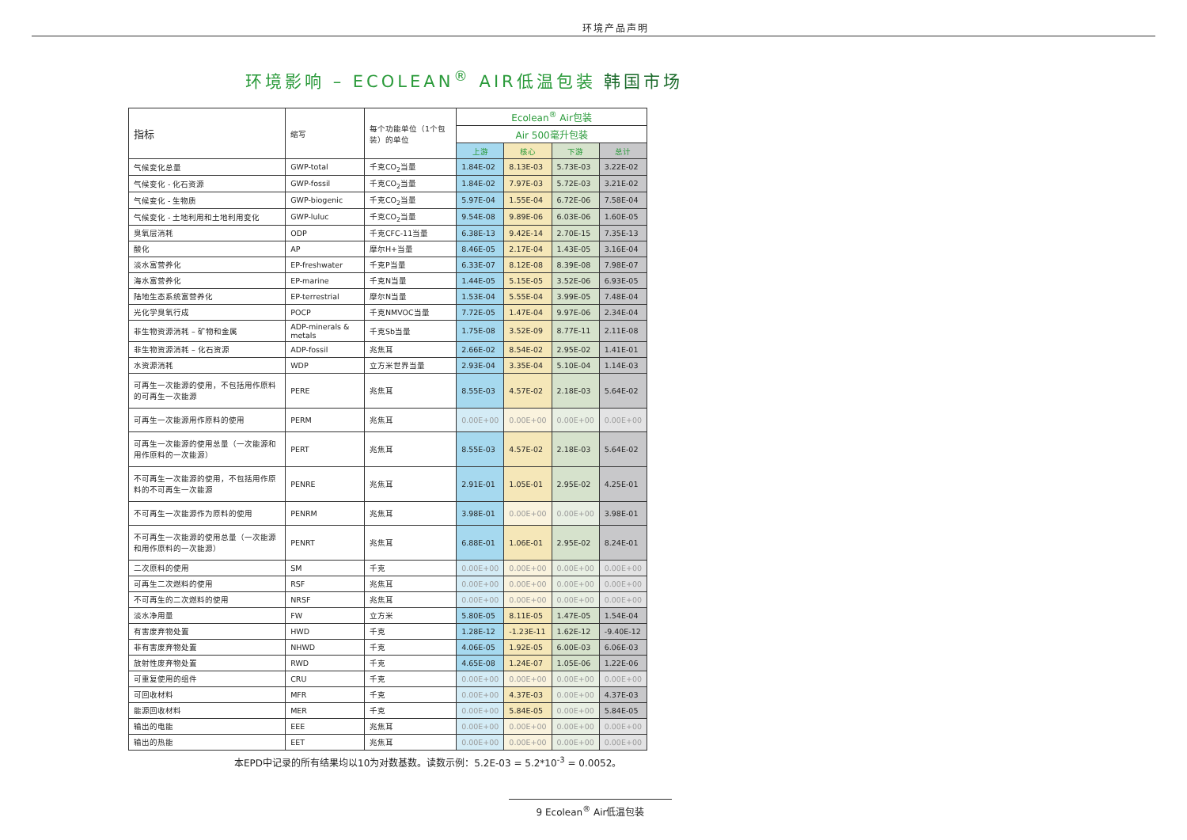环境产品声明
环境影响 – ECOLEAN<sup>®</sup> AIR低温包装 韩国市场
| 指标 | 缩写 | 每个功能单位（1个包装）的单位 | Ecolean<sup>®</sup> Air包装 | | | |
| --- | --- | --- | --- | --- | --- | --- |
| | | | Air 500毫升包装 | | | |
| | | | 上游 | 核心 | 下游 | 总计 |
| 气候变化总量 | GWP-total | 千克CO<sub>2</sub>当量 | 1.84E-02 | 8.13E-03 | 5.73E-03 | 3.22E-02 |
| 气候变化 - 化石资源 | GWP-fossil | 千克CO<sub>2</sub>当量 | 1.84E-02 | 7.97E-03 | 5.72E-03 | 3.21E-02 |
| 气候变化 - 生物质 | GWP-biogenic | 千克CO<sub>2</sub>当量 | 5.97E-04 | 1.55E-04 | 6.72E-06 | 7.58E-04 |
| 气候变化 - 土地利用和土地利用变化 | GWP-luluc | 千克CO<sub>2</sub>当量 | 9.54E-08 | 9.89E-06 | 6.03E-06 | 1.60E-05 |
| 臭氧层消耗 | ODP | 千克CFC-11当量 | 6.38E-13 | 9.42E-14 | 2.70E-15 | 7.35E-13 |
| 酸化 | AP | 摩尔H+当量 | 8.46E-05 | 2.17E-04 | 1.43E-05 | 3.16E-04 |
| 淡水富营养化 | EP-freshwater | 千克P当量 | 6.33E-07 | 8.12E-08 | 8.39E-08 | 7.98E-07 |
| 海水富营养化 | EP-marine | 千克N当量 | 1.44E-05 | 5.15E-05 | 3.52E-06 | 6.93E-05 |
| 陆地生态系统富营养化 | EP-terrestrial | 摩尔N当量 | 1.53E-04 | 5.55E-04 | 3.99E-05 | 7.48E-04 |
| 光化学臭氧行成 | POCP | 千克NMVOC当量 | 7.72E-05 | 1.47E-04 | 9.97E-06 | 2.34E-04 |
| 非生物资源消耗 – 矿物和金属 | ADP-minerals & metals | 千克Sb当量 | 1.75E-08 | 3.52E-09 | 8.77E-11 | 2.11E-08 |
| 非生物资源消耗 – 化石资源 | ADP-fossil | 兆焦耳 | 2.66E-02 | 8.54E-02 | 2.95E-02 | 1.41E-01 |
| 水资源消耗 | WDP | 立方米世界当量 | 2.93E-04 | 3.35E-04 | 5.10E-04 | 1.14E-03 |
| 可再生一次能源的使用，不包括用作原料的可再生一次能源 | PERE | 兆焦耳 | 8.55E-03 | 4.57E-02 | 2.18E-03 | 5.64E-02 |
| 可再生一次能源用作原料的使用 | PERM | 兆焦耳 | 0.00E+00 | 0.00E+00 | 0.00E+00 | 0.00E+00 |
| 可再生一次能源的使用总量（一次能源和用作原料的一次能源） | PERT | 兆焦耳 | 8.55E-03 | 4.57E-02 | 2.18E-03 | 5.64E-02 |
| 不可再生一次能源的使用，不包括用作原料的不可再生一次能源 | PENRE | 兆焦耳 | 2.91E-01 | 1.05E-01 | 2.95E-02 | 4.25E-01 |
| 不可再生一次能源作为原料的使用 | PENRM | 兆焦耳 | 3.98E-01 | 0.00E+00 | 0.00E+00 | 3.98E-01 |
| 不可再生一次能源的使用总量（一次能源和用作原料的一次能源） | PENRT | 兆焦耳 | 6.88E-01 | 1.06E-01 | 2.95E-02 | 8.24E-01 |
| 二次原料的使用 | SM | 千克 | 0.00E+00 | 0.00E+00 | 0.00E+00 | 0.00E+00 |
| 可再生二次燃料的使用 | RSF | 兆焦耳 | 0.00E+00 | 0.00E+00 | 0.00E+00 | 0.00E+00 |
| 不可再生的二次燃料的使用 | NRSF | 兆焦耳 | 0.00E+00 | 0.00E+00 | 0.00E+00 | 0.00E+00 |
| 淡水净用量 | FW | 立方米 | 5.80E-05 | 8.11E-05 | 1.47E-05 | 1.54E-04 |
| 有害废弃物处置 | HWD | 千克 | 1.28E-12 | -1.23E-11 | 1.62E-12 | -9.40E-12 |
| 非有害废弃物处置 | NHWD | 千克 | 4.06E-05 | 1.92E-05 | 6.00E-03 | 6.06E-03 |
| 放射性废弃物处置 | RWD | 千克 | 4.65E-08 | 1.24E-07 | 1.05E-06 | 1.22E-06 |
| 可重复使用的组件 | CRU | 千克 | 0.00E+00 | 0.00E+00 | 0.00E+00 | 0.00E+00 |
| 可回收材料 | MFR | 千克 | 0.00E+00 | 4.37E-03 | 0.00E+00 | 4.37E-03 |
| 能源回收材料 | MER | 千克 | 0.00E+00 | 5.84E-05 | 0.00E+00 | 5.84E-05 |
| 输出的电能 | EEE | 兆焦耳 | 0.00E+00 | 0.00E+00 | 0.00E+00 | 0.00E+00 |
| 输出的热能 | EET | 兆焦耳 | 0.00E+00 | 0.00E+00 | 0.00E+00 | 0.00E+00 |
本EPD中记录的所有结果均以10为对数基数。读数示例：5.2E-03 = 5.2*10<sup>-3</sup> = 0.0052。
9 Ecolean<sup>®</sup> Air低温包装